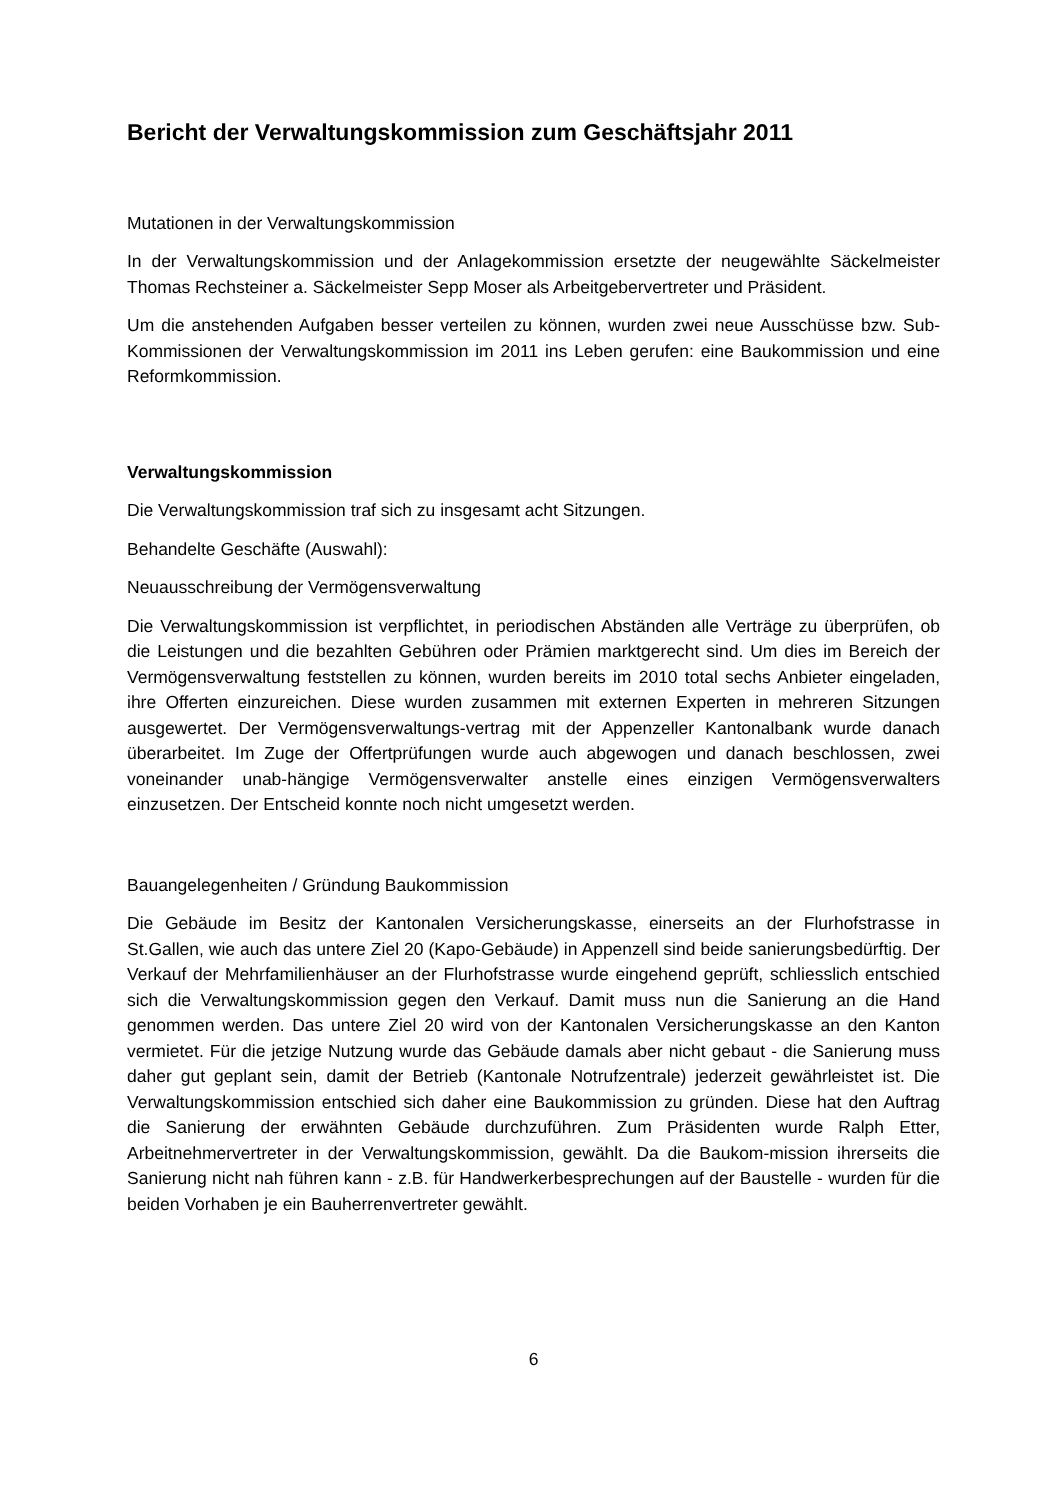Bericht der Verwaltungskommission zum Geschäftsjahr 2011
Mutationen in der Verwaltungskommission
In der Verwaltungskommission und der Anlagekommission ersetzte der neugewählte Säckelmeister Thomas Rechsteiner a. Säckelmeister Sepp Moser als Arbeitgebervertreter und Präsident.
Um die anstehenden Aufgaben besser verteilen zu können, wurden zwei neue Ausschüsse bzw. Sub-Kommissionen der Verwaltungskommission im 2011 ins Leben gerufen: eine Baukommission und eine Reformkommission.
Verwaltungskommission
Die Verwaltungskommission traf sich zu insgesamt acht Sitzungen.
Behandelte Geschäfte (Auswahl):
Neuausschreibung der Vermögensverwaltung
Die Verwaltungskommission ist verpflichtet, in periodischen Abständen alle Verträge zu überprüfen, ob die Leistungen und die bezahlten Gebühren oder Prämien marktgerecht sind. Um dies im Bereich der Vermögensverwaltung feststellen zu können, wurden bereits im 2010 total sechs Anbieter eingeladen, ihre Offerten einzureichen. Diese wurden zusammen mit externen Experten in mehreren Sitzungen ausgewertet. Der Vermögensverwaltungs-vertrag mit der Appenzeller Kantonalbank wurde danach überarbeitet. Im Zuge der Offertprüfungen wurde auch abgewogen und danach beschlossen, zwei voneinander unab-hängige Vermögensverwalter anstelle eines einzigen Vermögensverwalters einzusetzen. Der Entscheid konnte noch nicht umgesetzt werden.
Bauangelegenheiten / Gründung Baukommission
Die Gebäude im Besitz der Kantonalen Versicherungskasse, einerseits an der Flurhofstrasse in St.Gallen, wie auch das untere Ziel 20 (Kapo-Gebäude) in Appenzell sind beide sanierungsbedürftig. Der Verkauf der Mehrfamilienhäuser an der Flurhofstrasse wurde eingehend geprüft, schliesslich entschied sich die Verwaltungskommission gegen den Verkauf. Damit muss nun die Sanierung an die Hand genommen werden. Das untere Ziel 20 wird von der Kantonalen Versicherungskasse an den Kanton vermietet. Für die jetzige Nutzung wurde das Gebäude damals aber nicht gebaut - die Sanierung muss daher gut geplant sein, damit der Betrieb (Kantonale Notrufzentrale) jederzeit gewährleistet ist. Die Verwaltungskommission entschied sich daher eine Baukommission zu gründen. Diese hat den Auftrag die Sanierung der erwähnten Gebäude durchzuführen. Zum Präsidenten wurde Ralph Etter, Arbeitnehmervertreter in der Verwaltungskommission, gewählt. Da die Baukom-mission ihrerseits die Sanierung nicht nah führen kann - z.B. für Handwerkerbesprechungen auf der Baustelle - wurden für die beiden Vorhaben je ein Bauherrenvertreter gewählt.
6